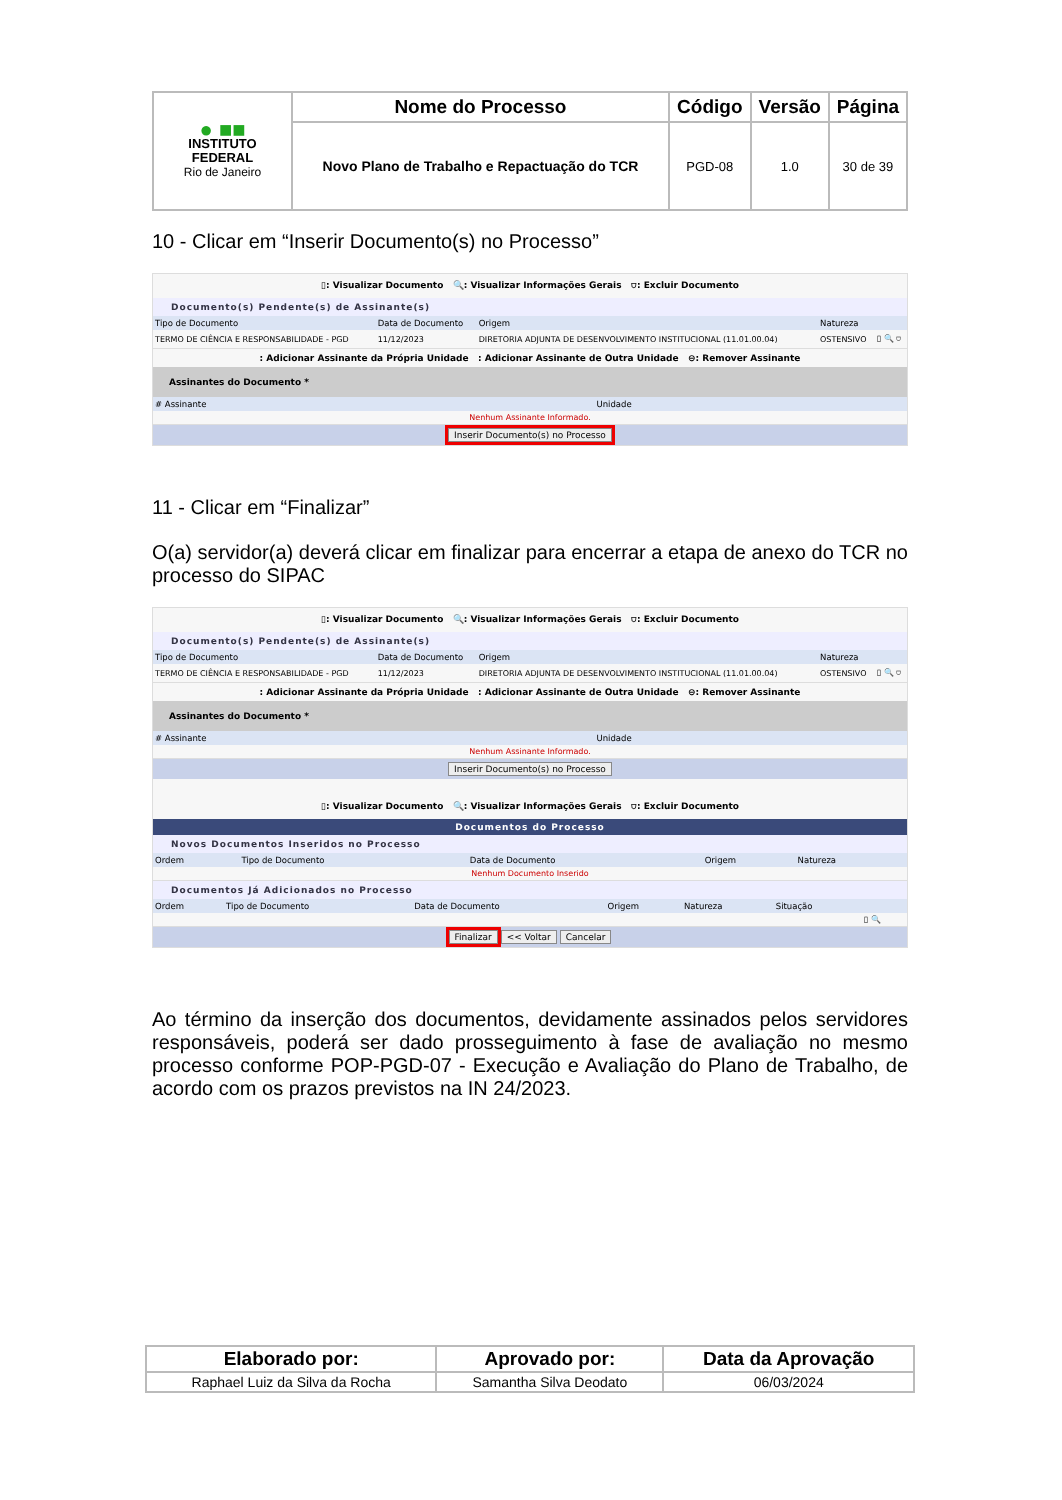| ● ■■ INSTITUTO FEDERAL Rio de Janeiro | Nome do Processo | Código | Versão | Página |
| | Novo Plano de Trabalho e Repactuação do TCR | PGD-08 | 1.0 | 30 de 39 |
10 - Clicar em “Inserir Documento(s) no Processo”
▯: Visualizar Documento 🔍: Visualizar Informações Gerais ⛉: Excluir Documento
Documento(s) Pendente(s) de Assinante(s)
| Tipo de Documento | Data de Documento | Origem | Natureza | |
| --- | --- | --- | --- | --- |
| TERMO DE CIÊNCIA E RESPONSABILIDADE - PGD | 11/12/2023 | DIRETORIA ADJUNTA DE DESENVOLVIMENTO INSTITUCIONAL (11.01.00.04) | OSTENSIVO | ▯ 🔍 ⛉ |
: Adicionar Assinante da Própria Unidade : Adicionar Assinante de Outra Unidade ⊖: Remover Assinante
Assinantes do Documento *
| # Assinante | Unidade |
| --- | --- |
| Nenhum Assinante Informado. | |
Inserir Documento(s) no Processo
11 - Clicar em “Finalizar”
O(a) servidor(a) deverá clicar em finalizar para encerrar a etapa de anexo do TCR no processo do SIPAC
▯: Visualizar Documento 🔍: Visualizar Informações Gerais ⛉: Excluir Documento
Documento(s) Pendente(s) de Assinante(s)
| Tipo de Documento | Data de Documento | Origem | Natureza | |
| --- | --- | --- | --- | --- |
| TERMO DE CIÊNCIA E RESPONSABILIDADE - PGD | 11/12/2023 | DIRETORIA ADJUNTA DE DESENVOLVIMENTO INSTITUCIONAL (11.01.00.04) | OSTENSIVO | ▯ 🔍 ⛉ |
: Adicionar Assinante da Própria Unidade : Adicionar Assinante de Outra Unidade ⊖: Remover Assinante
Assinantes do Documento *
| # Assinante | Unidade |
| --- | --- |
| Nenhum Assinante Informado. | |
Inserir Documento(s) no Processo
▯: Visualizar Documento 🔍: Visualizar Informações Gerais ⛉: Excluir Documento
Documentos do Processo
Novos Documentos Inseridos no Processo
| Ordem | Tipo de Documento | Data de Documento | Origem | Natureza |
| --- | --- | --- | --- | --- |
| Nenhum Documento Inserido | | | | |
Documentos Já Adicionados no Processo
| Ordem | Tipo de Documento | Data de Documento | Origem | Natureza | Situação | |
| --- | --- | --- | --- | --- | --- | --- |
| | | | | | | ▯ 🔍 |
Finalizar << Voltar Cancelar
Ao término da inserção dos documentos, devidamente assinados pelos servidores responsáveis, poderá ser dado prosseguimento à fase de avaliação no mesmo processo conforme POP-PGD-07 - Execução e Avaliação do Plano de Trabalho, de acordo com os prazos previstos na IN 24/2023.
| Elaborado por: | Aprovado por: | Data da Aprovação |
| --- | --- | --- |
| Raphael Luiz da Silva da Rocha | Samantha Silva Deodato | 06/03/2024 |